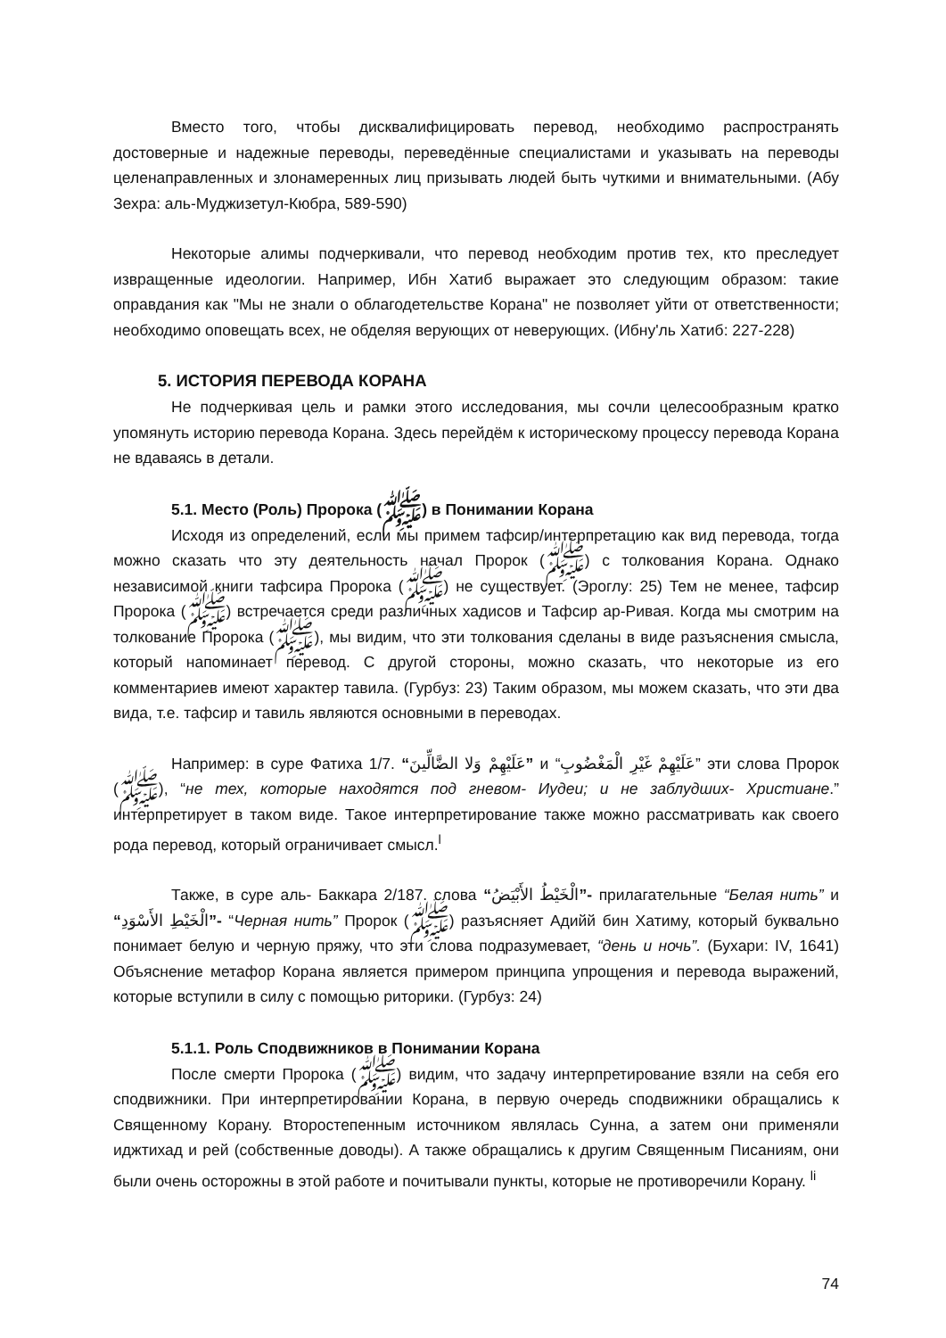Вместо того, чтобы дисквалифицировать перевод, необходимо распространять достоверные и надежные переводы, переведённые специалистами и указывать на переводы целенаправленных и злонамеренных лиц призывать людей быть чуткими и внимательными. (Абу Зехра: аль-Муджизетул-Кюбра, 589-590)
Некоторые алимы подчеркивали, что перевод необходим против тех, кто преследует извращенные идеологии. Например, Ибн Хатиб выражает это следующим образом: такие оправдания как "Мы не знали о облагодетельстве Корана" не позволяет уйти от ответственности; необходимо оповещать всех, не обделяя верующих от неверующих. (Ибну'ль Хатиб: 227-228)
5. ИСТОРИЯ ПЕРЕВОДА КОРАНА
Не подчеркивая цель и рамки этого исследования, мы сочли целесообразным кратко упомянуть историю перевода Корана. Здесь перейдём к историческому процессу перевода Корана не вдаваясь в детали.
5.1. Место (Роль) Пророка (ﷺ) в Понимании Корана
Исходя из определений, если мы примем тафсир/интерпретацию как вид перевода, тогда можно сказать что эту деятельность начал Пророк (ﷺ) с толкования Корана. Однако независимой книги тафсира Пророка (ﷺ) не существует. (Эроглу: 25) Тем не менее, тафсир Пророка (ﷺ) встречается среди различных хадисов и Тафсир ар-Ривая. Когда мы смотрим на толкование Пророка (ﷺ), мы видим, что эти толкования сделаны в виде разъяснения смысла, который напоминает перевод. С другой стороны, можно сказать, что некоторые из его комментариев имеют характер тавила. (Гурбуз: 23) Таким образом, мы можем сказать, что эти два вида, т.е. тафсир и тавиль являются основными в переводах.
Например: в суре Фатиха 1/7. “عَلَيْهِمْ وَلا الضَّالِّينَ” и “عَلَيْهِمْ غَيْرِ الْمَغْضُوبِ” эти слова Пророк (ﷺ), “не тех, которые находятся под гневом- Иудеи; и не заблудших- Христиане.” интерпретирует в таком виде. Такое интерпретирование также можно рассматривать как своего рода перевод, который ограничивает смысл.<sup>l</sup>
Также, в суре аль- Баккара 2/187. слова “الْخَيْطُ الأَبْيَضُ”- прилагательные “Белая нить” и “الْخَيْطِ الأَسْوَدِ”- “Черная нить” Пророк (ﷺ) разъясняет Адийй бин Хатиму, который буквально понимает белую и черную пряжу, что эти слова подразумевает, “день и ночь”. (Бухари: IV, 1641) Объяснение метафор Корана является примером принципа упрощения и перевода выражений, которые вступили в силу с помощью риторики. (Гурбуз: 24)
5.1.1. Роль Сподвижников в Понимании Корана
После смерти Пророка (ﷺ) видим, что задачу интерпретирование взяли на себя его сподвижники. При интерпретировании Корана, в первую очередь сподвижники обращались к Священному Корану. Второстепенным источником являлась Сунна, а затем они применяли иджтихад и рей (собственные доводы). А также обращались к другим Священным Писаниям, они были очень осторожны в этой работе и почитывали пункты, которые не противоречили Корану. <sup>li</sup>
74